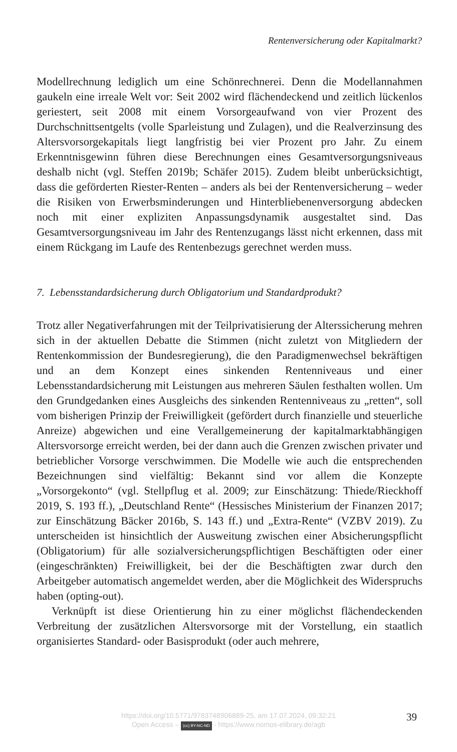Rentenversicherung oder Kapitalmarkt?
Modellrechnung lediglich um eine Schönrechnerei. Denn die Modellannahmen gaukeln eine irreale Welt vor: Seit 2002 wird flächendeckend und zeitlich lückenlos geriestert, seit 2008 mit einem Vorsorgeaufwand von vier Prozent des Durchschnittsentgelts (volle Sparleistung und Zulagen), und die Realverzinsung des Altersvorsorgekapitals liegt langfristig bei vier Prozent pro Jahr. Zu einem Erkenntnisgewinn führen diese Berechnungen eines Gesamtversorgungsniveaus deshalb nicht (vgl. Steffen 2019b; Schäfer 2015). Zudem bleibt unberücksichtigt, dass die geförderten Riester-Renten – anders als bei der Rentenversicherung – weder die Risiken von Erwerbsminderungen und Hinterbliebenenversorgung abdecken noch mit einer expliziten Anpassungsdynamik ausgestaltet sind. Das Gesamtversorgungsniveau im Jahr des Rentenzugangs lässt nicht erkennen, dass mit einem Rückgang im Laufe des Rentenbezugs gerechnet werden muss.
7. Lebensstandardsicherung durch Obligatorium und Standardprodukt?
Trotz aller Negativerfahrungen mit der Teilprivatisierung der Alterssicherung mehren sich in der aktuellen Debatte die Stimmen (nicht zuletzt von Mitgliedern der Rentenkommission der Bundesregierung), die den Paradigmenwechsel bekräftigen und an dem Konzept eines sinkenden Rentenniveaus und einer Lebensstandardsicherung mit Leistungen aus mehreren Säulen festhalten wollen. Um den Grundgedanken eines Ausgleichs des sinkenden Rentenniveaus zu „retten“, soll vom bisherigen Prinzip der Freiwilligkeit (gefördert durch finanzielle und steuerliche Anreize) abgewichen und eine Verallgemeinerung der kapitalmarktabhängigen Altersvorsorge erreicht werden, bei der dann auch die Grenzen zwischen privater und betrieblicher Vorsorge verschwimmen. Die Modelle wie auch die entsprechenden Bezeichnungen sind vielfältig: Bekannt sind vor allem die Konzepte „Vorsorgekonto“ (vgl. Stellpflug et al. 2009; zur Einschätzung: Thiede/Rieckhoff 2019, S. 193 ff.), „Deutschland Rente“ (Hessisches Ministerium der Finanzen 2017; zur Einschätzung Bäcker 2016b, S. 143 ff.) und „Extra-Rente“ (VZBV 2019). Zu unterscheiden ist hinsichtlich der Ausweitung zwischen einer Absicherungspflicht (Obligatorium) für alle sozialversicherungspflichtigen Beschäftigten oder einer (eingeschränkten) Freiwilligkeit, bei der die Beschäftigten zwar durch den Arbeitgeber automatisch angemeldet werden, aber die Möglichkeit des Widerspruchs haben (opting-out).
Verknüpft ist diese Orientierung hin zu einer möglichst flächendeckenden Verbreitung der zusätzlichen Altersvorsorge mit der Vorstellung, ein staatlich organisiertes Standard- oder Basisprodukt (oder auch mehrere,
https://doi.org/10.5771/9783748906889-25, am 17.07.2024, 09:32:21
Open Access – (cc) BY-NC-ND - https://www.nomos-elibrary.de/agb
39